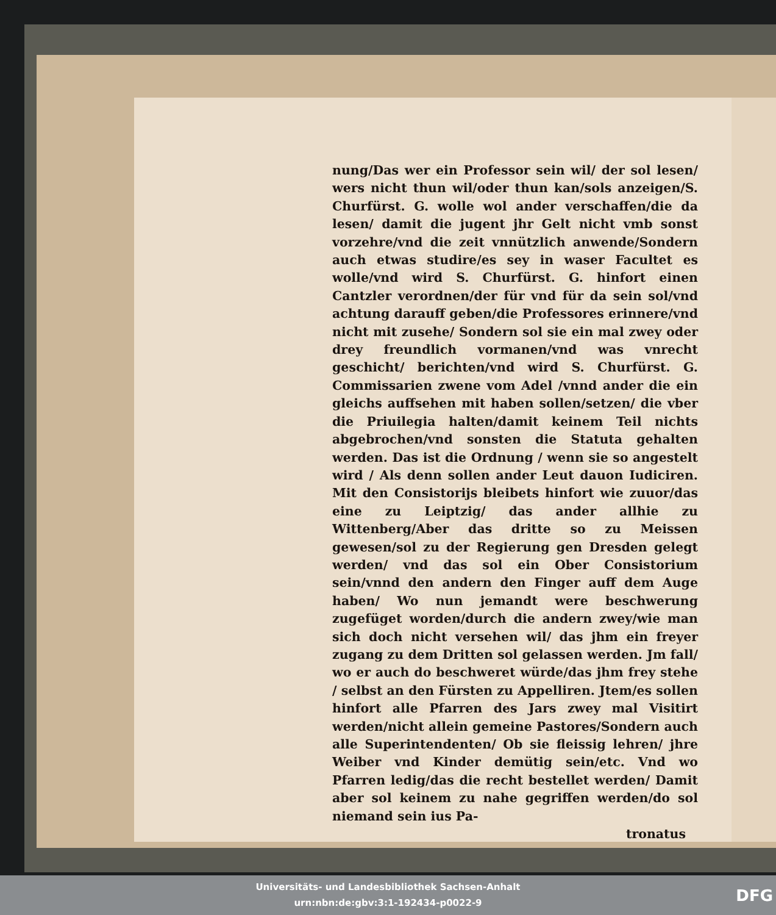nung/Das wer ein Professor sein wil/ der sol lesen/ wers nicht thun wil/oder thun kan/sols anzeigen/S. Churfürst. G. wolle wol ander verschaffen/die da lesen/ damit die jugent jhr Gelt nicht vmb sonst vorzehre/vnd die zeit vnnützlich anwende/Sondern auch etwas studire/es sey in waser Facultet es wolle/vnd wird S. Churfürst. G. hinfort einen Cantzler verordnen/der für vnd für da sein sol/vnd achtung darauff geben/die Professores erinnere/vnd nicht mit zusehe/ Sondern sol sie ein mal zwey oder drey freundlich vormanen/vnd was vnrecht geschicht/ berichten/vnd wird S. Churfürst. G. Commissarien zwene vom Adel /vnnd ander die ein gleichs auffsehen mit haben sollen/setzen/ die vber die Priuilegia halten/damit keinem Teil nichts abgebrochen/vnd sonsten die Statuta gehalten werden. Das ist die Ordnung / wenn sie so angestelt wird / Als denn sollen ander Leut dauon Iudiciren. Mit den Consistorijs bleibets hinfort wie zuuor/das eine zu Leiptzig/ das ander allhie zu Wittenberg/Aber das dritte so zu Meissen gewesen/sol zu der Regierung gen Dresden gelegt werden/ vnd das sol ein Ober Consistorium sein/vnnd den andern den Finger auff dem Auge haben/ Wo nun jemandt were beschwerung zugefüget worden/durch die andern zwey/wie man sich doch nicht versehen wil/ das jhm ein freyer zugang zu dem Dritten sol gelassen werden. Jm fall/ wo er auch do beschweret würde/das jhm frey stehe / selbst an den Fürsten zu Appelliren. Jtem/es sollen hinfort alle Pfarren des Jars zwey mal Visitirt werden/nicht allein gemeine Pastores/Sondern auch alle Superintendenten/ Ob sie fleissig lehren/ jhre Weiber vnd Kinder demütig sein/etc. Vnd wo Pfarren ledig/das die recht bestellet werden/ Damit aber sol keinem zu nahe gegriffen werden/do sol niemand sein ius Pa-
tronatus
Universitäts- und Landesbibliothek Sachsen-Anhalt
urn:nbn:de:gbv:3:1-192434-p0022-9
DFG